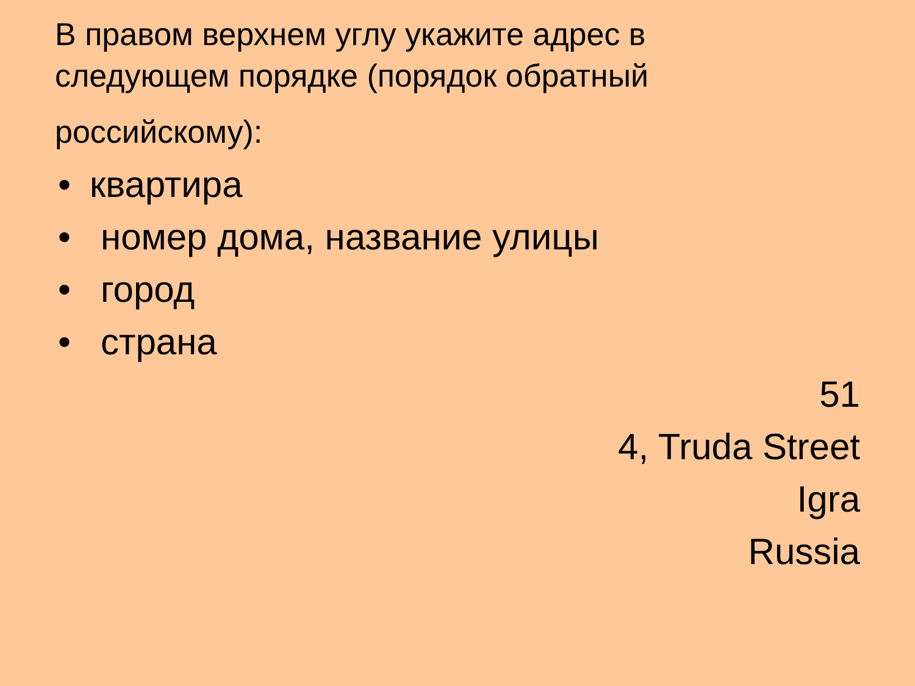В правом верхнем углу укажите адрес в
следующем порядке (порядок обратный
российскому):
• квартира
• номер дома, название улицы
• город
• страна
51
4, Truda Street
Igra
Russia